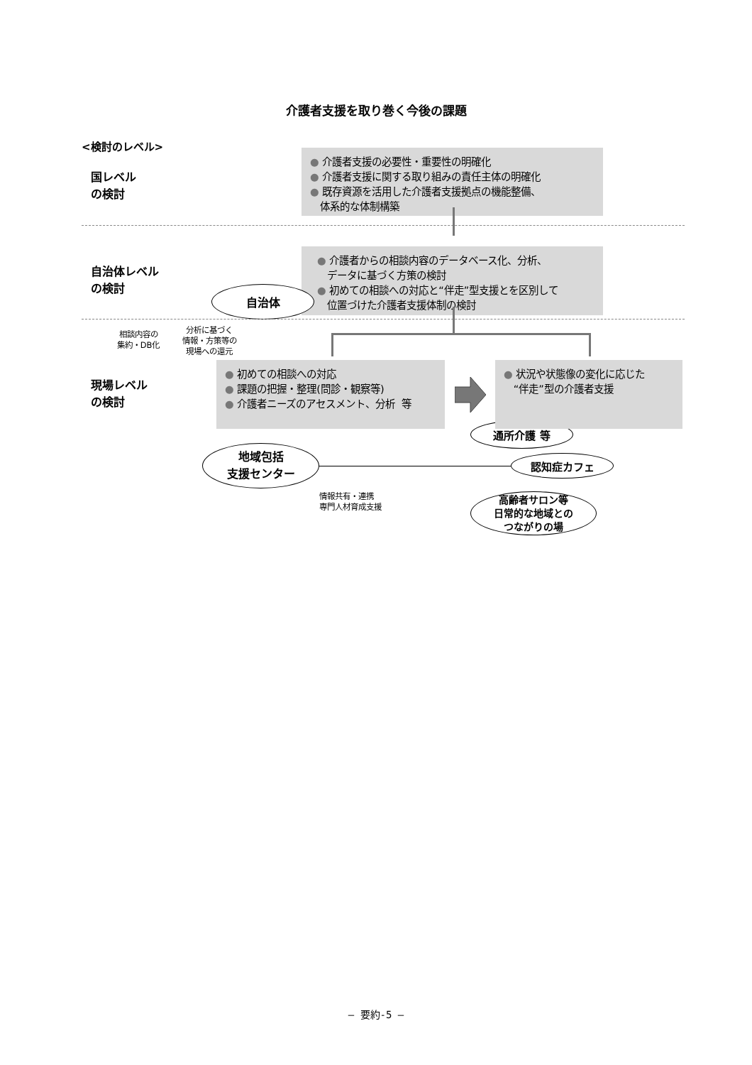介護者支援を取り巻く今後の課題
<検討のレベル>
国レベル
の検討
● 介護者支援の必要性・重要性の明確化
● 介護者支援に関する取り組みの責任主体の明確化
● 既存資源を活用した介護者支援拠点の機能整備、
体系的な体制構築
自治体レベル
の検討
自治体
● 介護者からの相談内容のデータベース化、分析、
データに基づく方策の検討
● 初めての相談への対応と“伴走”型支援とを区別して
位置づけた介護者支援体制の検討
相談内容の
集約・DB化
分析に基づく
情報・方策等の
現場への還元
現場レベル
の検討
● 初めての相談への対応
● 課題の把握・整理(問診・観察等)
● 介護者ニーズのアセスメント、分析 等
● 状況や状態像の変化に応じた
“伴走”型の介護者支援
通所介護 等
地域包括
支援センター
認知症カフェ
情報共有・連携
専門人材育成支援
高齢者サロン等
日常的な地域との
つながりの場
― 要約-5 ―